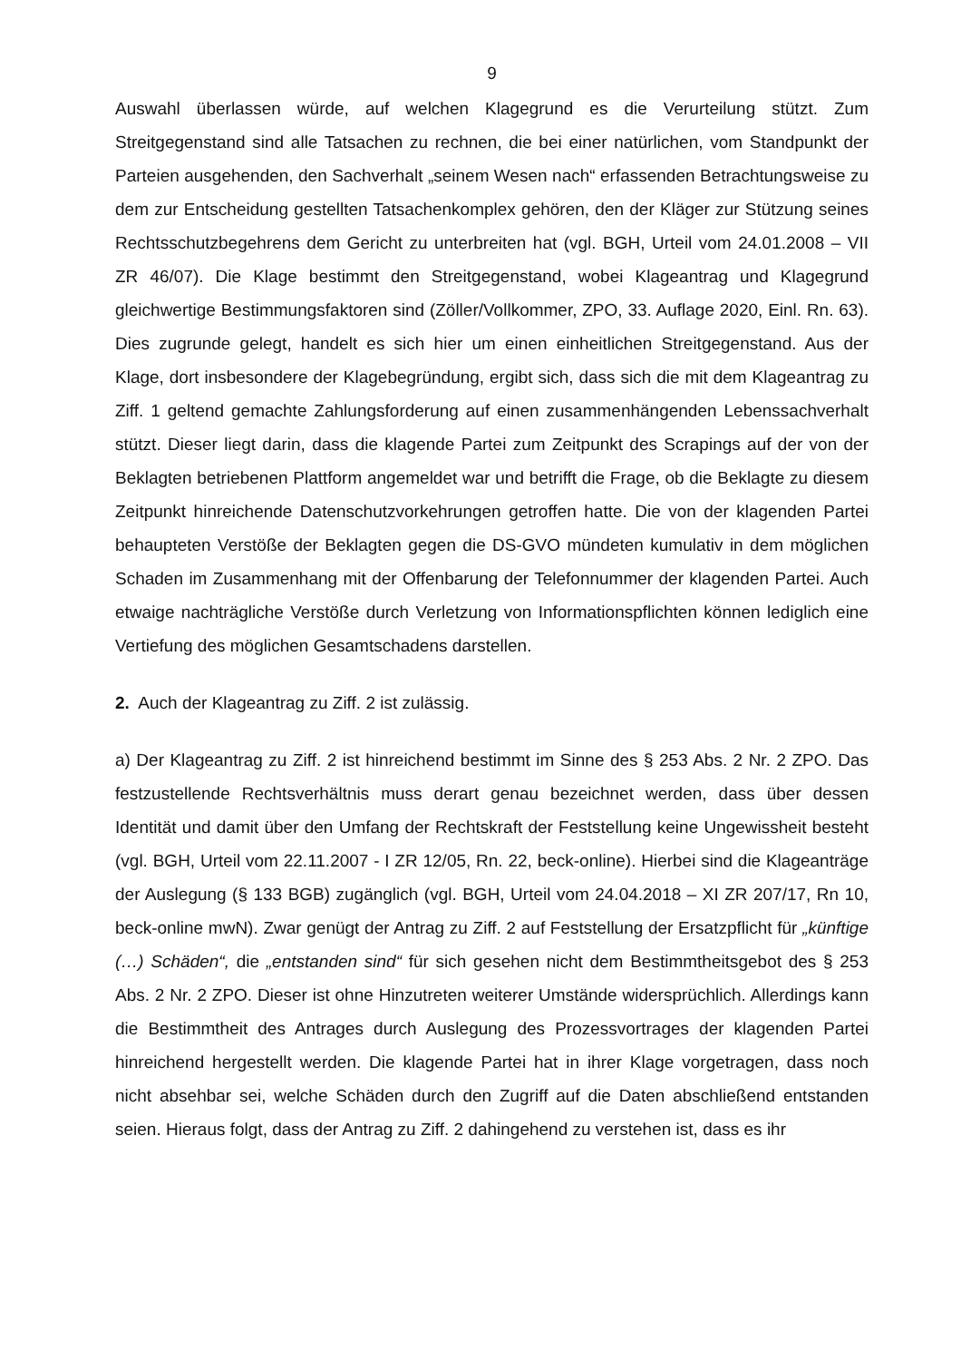9
Auswahl überlassen würde, auf welchen Klagegrund es die Verurteilung stützt. Zum Streitgegenstand sind alle Tatsachen zu rechnen, die bei einer natürlichen, vom Standpunkt der Parteien ausgehenden, den Sachverhalt „seinem Wesen nach“ erfassenden Betrachtungsweise zu dem zur Entscheidung gestellten Tatsachenkomplex gehören, den der Kläger zur Stützung seines Rechtsschutzbegehrens dem Gericht zu unterbreiten hat (vgl. BGH, Urteil vom 24.01.2008 – VII ZR 46/07). Die Klage bestimmt den Streitgegenstand, wobei Klageantrag und Klagegrund gleichwertige Bestimmungsfaktoren sind (Zöller/Vollkommer, ZPO, 33. Auflage 2020, Einl. Rn. 63). Dies zugrunde gelegt, handelt es sich hier um einen einheitlichen Streitgegenstand. Aus der Klage, dort insbesondere der Klagebegründung, ergibt sich, dass sich die mit dem Klageantrag zu Ziff. 1 geltend gemachte Zahlungsforderung auf einen zusammenhängenden Lebenssachverhalt stützt. Dieser liegt darin, dass die klagende Partei zum Zeitpunkt des Scrapings auf der von der Beklagten betriebenen Plattform angemeldet war und betrifft die Frage, ob die Beklagte zu diesem Zeitpunkt hinreichende Datenschutzvorkehrungen getroffen hatte. Die von der klagenden Partei behaupteten Verstöße der Beklagten gegen die DS-GVO mündeten kumulativ in dem möglichen Schaden im Zusammenhang mit der Offenbarung der Telefonnummer der klagenden Partei. Auch etwaige nachträgliche Verstöße durch Verletzung von Informationspflichten können lediglich eine Vertiefung des möglichen Gesamtschadens darstellen.
2. Auch der Klageantrag zu Ziff. 2 ist zulässig.
a) Der Klageantrag zu Ziff. 2 ist hinreichend bestimmt im Sinne des § 253 Abs. 2 Nr. 2 ZPO. Das festzustellende Rechtsverhältnis muss derart genau bezeichnet werden, dass über dessen Identität und damit über den Umfang der Rechtskraft der Feststellung keine Ungewissheit besteht (vgl. BGH, Urteil vom 22.11.2007 - I ZR 12/05, Rn. 22, beck-online). Hierbei sind die Klageanträge der Auslegung (§ 133 BGB) zugänglich (vgl. BGH, Urteil vom 24.04.2018 – XI ZR 207/17, Rn 10, beck-online mwN). Zwar genügt der Antrag zu Ziff. 2 auf Feststellung der Ersatzpflicht für „künftige (…) Schäden“, die „entstanden sind“ für sich gesehen nicht dem Bestimmtheitsgebot des § 253 Abs. 2 Nr. 2 ZPO. Dieser ist ohne Hinzutreten weiterer Umstände widersprüchlich. Allerdings kann die Bestimmtheit des Antrages durch Auslegung des Prozessvortrages der klagenden Partei hinreichend hergestellt werden. Die klagende Partei hat in ihrer Klage vorgetragen, dass noch nicht absehbar sei, welche Schäden durch den Zugriff auf die Daten abschließend entstanden seien. Hieraus folgt, dass der Antrag zu Ziff. 2 dahingehend zu verstehen ist, dass es ihr